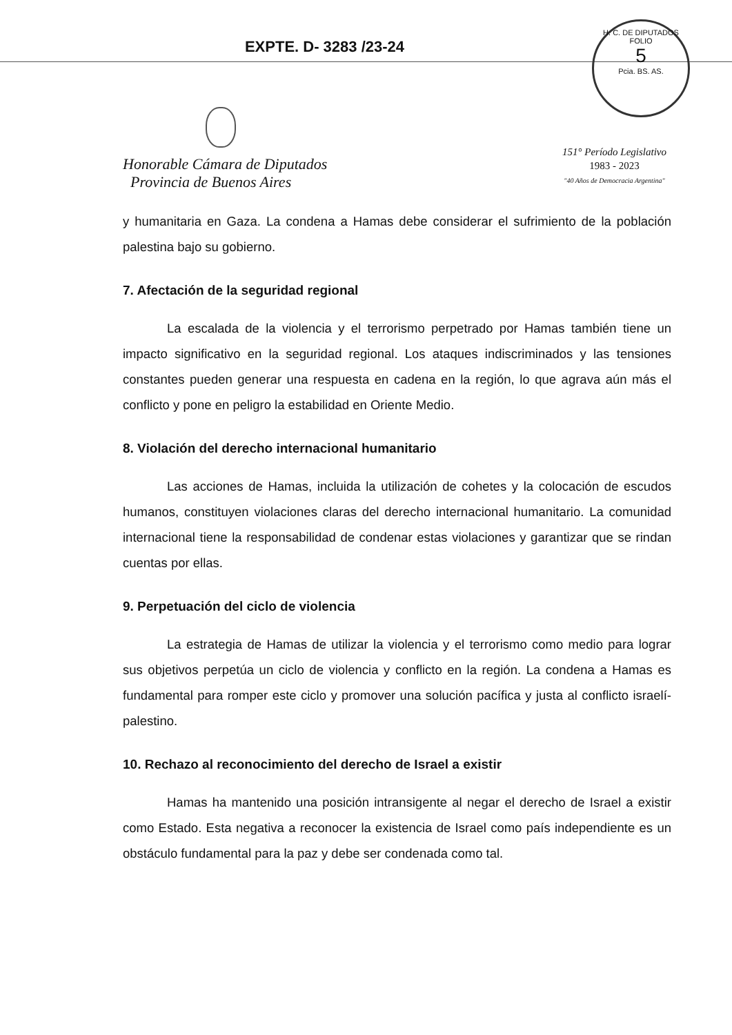EXPTE. D- 3283 /23-24
H. C. DE DIPUTADOS
FOLIO
5
Pcia. BS. AS.
Honorable Cámara de Diputados
Provincia de Buenos Aires
151° Período Legislativo
1983 - 2023
"40 Años de Democracia Argentina"
y humanitaria en Gaza. La condena a Hamas debe considerar el sufrimiento de la población palestina bajo su gobierno.
7. Afectación de la seguridad regional
La escalada de la violencia y el terrorismo perpetrado por Hamas también tiene un impacto significativo en la seguridad regional. Los ataques indiscriminados y las tensiones constantes pueden generar una respuesta en cadena en la región, lo que agrava aún más el conflicto y pone en peligro la estabilidad en Oriente Medio.
8. Violación del derecho internacional humanitario
Las acciones de Hamas, incluida la utilización de cohetes y la colocación de escudos humanos, constituyen violaciones claras del derecho internacional humanitario. La comunidad internacional tiene la responsabilidad de condenar estas violaciones y garantizar que se rindan cuentas por ellas.
9. Perpetuación del ciclo de violencia
La estrategia de Hamas de utilizar la violencia y el terrorismo como medio para lograr sus objetivos perpetúa un ciclo de violencia y conflicto en la región. La condena a Hamas es fundamental para romper este ciclo y promover una solución pacífica y justa al conflicto israelí-palestino.
10. Rechazo al reconocimiento del derecho de Israel a existir
Hamas ha mantenido una posición intransigente al negar el derecho de Israel a existir como Estado. Esta negativa a reconocer la existencia de Israel como país independiente es un obstáculo fundamental para la paz y debe ser condenada como tal.